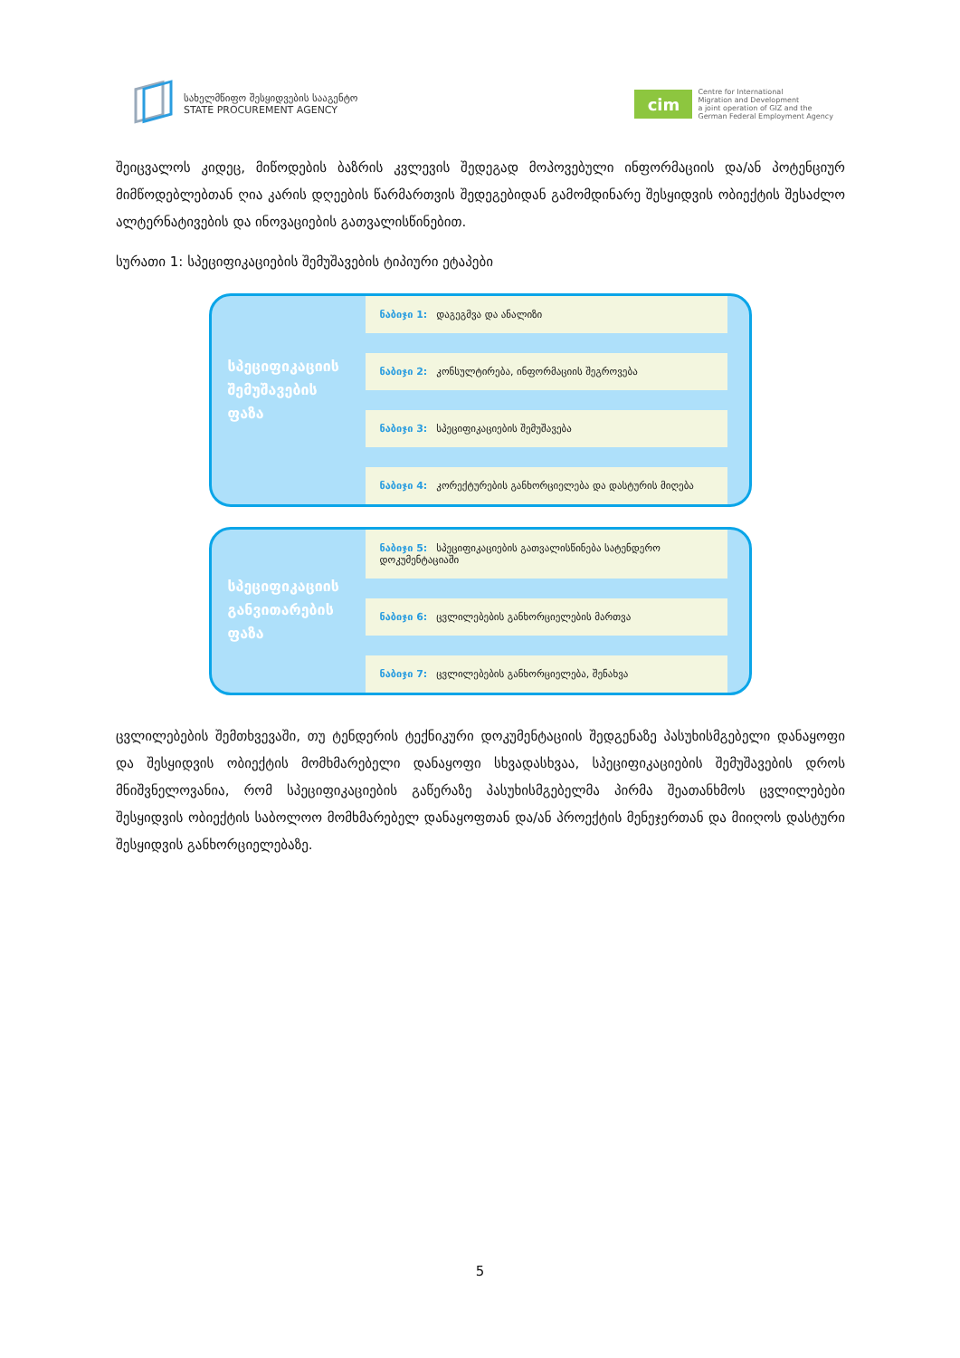სახელმწიფო შესყიდვების სააგენტო
STATE PROCUREMENT AGENCY
cim
Centre for International
Migration and Development
a joint operation of GIZ and the
German Federal Employment Agency
შეიცვალოს კიდეც, მიწოდების ბაზრის კვლევის შედეგად მოპოვებული ინფორმაციის და/ან პოტენციურ მიმწოდებლებთან ღია კარის დღეების წარმართვის შედეგებიდან გამომდინარე შესყიდვის ობიექტის შესაძლო ალტერნატივების და ინოვაციების გათვალისწინებით.
სურათი 1: სპეციფიკაციების შემუშავების ტიპიური ეტაპები
სპეციფიკაციის
შემუშავების
ფაზა
ნაბიჯი 1: დაგეგმვა და ანალიზი
ნაბიჯი 2: კონსულტირება, ინფორმაციის შეგროვება
ნაბიჯი 3: სპეციფიკაციების შემუშავება
ნაბიჯი 4: კორექტურების განხორციელება და დასტურის მიღება
სპეციფიკაციის
განვითარების
ფაზა
ნაბიჯი 5: სპეციფიკაციების გათვალისწინება სატენდერო დოკუმენტაციაში
ნაბიჯი 6: ცვლილებების განხორციელების მართვა
ნაბიჯი 7: ცვლილებების განხორციელება, შენახვა
ცვლილებების შემთხვევაში, თუ ტენდერის ტექნიკური დოკუმენტაციის შედგენაზე პასუხისმგებელი დანაყოფი და შესყიდვის ობიექტის მომხმარებელი დანაყოფი სხვადასხვაა, სპეციფიკაციების შემუშავების დროს მნიშვნელოვანია, რომ სპეციფიკაციების გაწერაზე პასუხისმგებელმა პირმა შეათანხმოს ცვლილებები შესყიდვის ობიექტის საბოლოო მომხმარებელ დანაყოფთან და/ან პროექტის მენეჯერთან და მიიღოს დასტური შესყიდვის განხორციელებაზე.
5